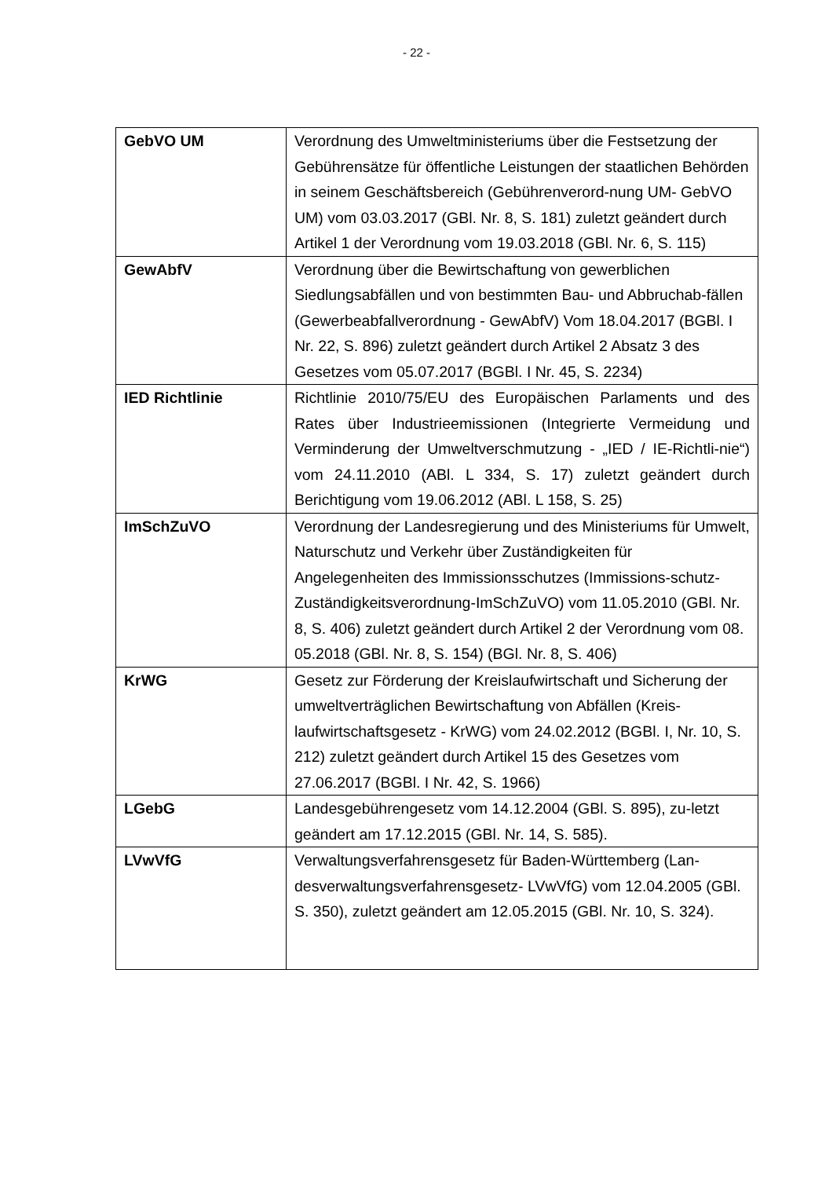- 22 -
| GebVO UM | Verordnung des Umweltministeriums über die Festsetzung der Gebührensätze für öffentliche Leistungen der staatlichen Behörden in seinem Geschäftsbereich (Gebührenverord-nung UM- GebVO UM) vom 03.03.2017 (GBl. Nr. 8, S. 181) zuletzt geändert durch Artikel 1 der Verordnung vom 19.03.2018 (GBl. Nr. 6, S. 115) |
| GewAbfV | Verordnung über die Bewirtschaftung von gewerblichen Siedlungsabfällen und von bestimmten Bau- und Abbruchab-fällen (Gewerbeabfallverordnung - GewAbfV) Vom 18.04.2017 (BGBl. I Nr. 22, S. 896) zuletzt geändert durch Artikel 2 Absatz 3 des Gesetzes vom 05.07.2017 (BGBl. I Nr. 45, S. 2234) |
| IED Richtlinie | Richtlinie 2010/75/EU des Europäischen Parlaments und des Rates über Industrieemissionen (Integrierte Vermeidung und Verminderung der Umweltverschmutzung - „IED / IE-Richtli-nie“) vom 24.11.2010 (ABl. L 334, S. 17) zuletzt geändert durch Berichtigung vom 19.06.2012 (ABl. L 158, S. 25) |
| ImSchZuVO | Verordnung der Landesregierung und des Ministeriums für Umwelt, Naturschutz und Verkehr über Zuständigkeiten für Angelegenheiten des Immissionsschutzes (Immissions-schutz-Zuständigkeitsverordnung-ImSchZuVO) vom 11.05.2010 (GBl. Nr. 8, S. 406) zuletzt geändert durch Artikel 2 der Verordnung vom 08. 05.2018 (GBl. Nr. 8, S. 154) (BGl. Nr. 8, S. 406) |
| KrWG | Gesetz zur Förderung der Kreislaufwirtschaft und Sicherung der umweltverträglichen Bewirtschaftung von Abfällen (Kreis-laufwirtschaftsgesetz - KrWG) vom 24.02.2012 (BGBl. I, Nr. 10, S. 212) zuletzt geändert durch Artikel 15 des Gesetzes vom 27.06.2017 (BGBl. I Nr. 42, S. 1966) |
| LGebG | Landesgebührengesetz vom 14.12.2004 (GBl. S. 895), zu-letzt geändert am 17.12.2015 (GBl. Nr. 14, S. 585). |
| LVwVfG | Verwaltungsverfahrensgesetz für Baden-Württemberg (Lan-desverwaltungsverfahrensgesetz- LVwVfG) vom 12.04.2005 (GBl. S. 350), zuletzt geändert am 12.05.2015 (GBl. Nr. 10, S. 324). |